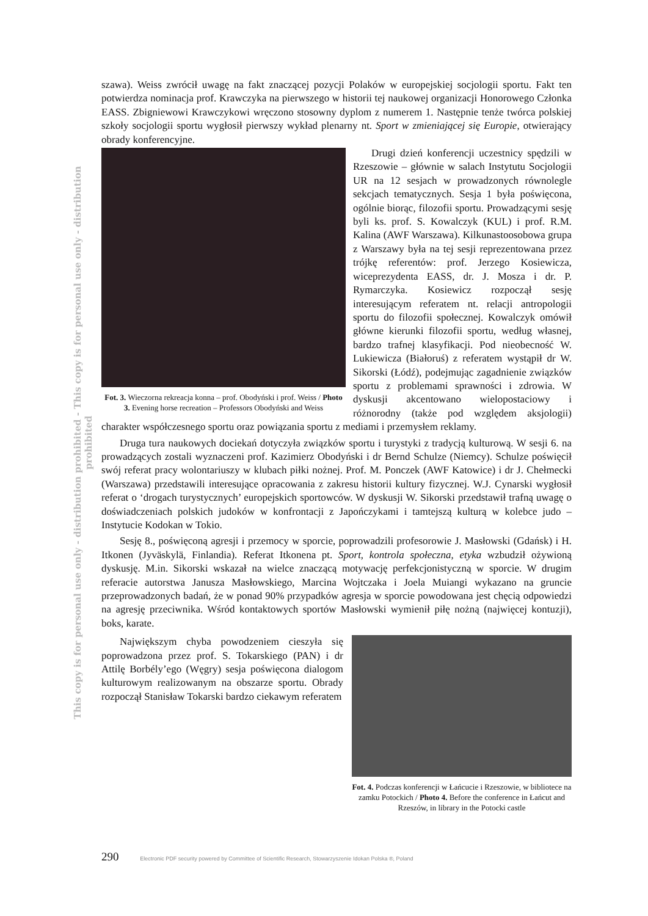This copy is for personal use only - distribution prohibited - This copy is for personal use only - distribution prohibited
szawa). Weiss zwrócił uwagę na fakt znaczącej pozycji Polaków w europejskiej socjologii sportu. Fakt ten potwierdza nominacja prof. Krawczyka na pierwszego w historii tej naukowej organizacji Honorowego Członka EASS. Zbigniewowi Krawczykowi wręczono stosowny dyplom z numerem 1. Następnie tenże twórca polskiej szkoły socjologii sportu wygłosił pierwszy wykład plenarny nt. Sport w zmieniającej się Europie, otwierający obrady konferencyjne.
Fot. 3. Wieczorna rekreacja konna – prof. Obodyński i prof. Weiss / Photo 3. Evening horse recreation – Professors Obodyński and Weiss
Drugi dzień konferencji uczestnicy spędzili w Rzeszowie – głównie w salach Instytutu Socjologii UR na 12 sesjach w prowadzonych równolegle sekcjach tematycznych. Sesja 1 była poświęcona, ogólnie biorąc, filozofii sportu. Prowadzącymi sesję byli ks. prof. S. Kowalczyk (KUL) i prof. R.M. Kalina (AWF Warszawa). Kilkunastoosobowa grupa z Warszawy była na tej sesji reprezentowana przez trójkę referentów: prof. Jerzego Kosiewicza, wiceprezydenta EASS, dr. J. Mosza i dr. P. Rymarczyka. Kosiewicz rozpoczął sesję interesującym referatem nt. relacji antropologii sportu do filozofii społecznej. Kowalczyk omówił główne kierunki filozofii sportu, według własnej, bardzo trafnej klasyfikacji. Pod nieobecność W. Lukiewicza (Białoruś) z referatem wystąpił dr W. Sikorski (Łódź), podejmując zagadnienie związków sportu z problemami sprawności i zdrowia. W dyskusji akcentowano wielopostaciowy i różnorodny (także pod względem aksjologii) charakter współczesnego sportu oraz powiązania sportu z mediami i przemysłem reklamy.
Druga tura naukowych dociekań dotyczyła związków sportu i turystyki z tradycją kulturową. W sesji 6. na prowadzących zostali wyznaczeni prof. Kazimierz Obodyński i dr Bernd Schulze (Niemcy). Schulze poświęcił swój referat pracy wolontariuszy w klubach piłki nożnej. Prof. M. Ponczek (AWF Katowice) i dr J. Chełmecki (Warszawa) przedstawili interesujące opracowania z zakresu historii kultury fizycznej. W.J. Cynarski wygłosił referat o ‘drogach turystycznych’ europejskich sportowców. W dyskusji W. Sikorski przedstawił trafną uwagę o doświadczeniach polskich judoków w konfrontacji z Japończykami i tamtejszą kulturą w kolebce judo – Instytucie Kodokan w Tokio.
Sesję 8., poświęconą agresji i przemocy w sporcie, poprowadzili profesorowie J. Masłowski (Gdańsk) i H. Itkonen (Jyväskylä, Finlandia). Referat Itkonena pt. Sport, kontrola społeczna, etyka wzbudził ożywioną dyskusję. M.in. Sikorski wskazał na wielce znaczącą motywację perfekcjonistyczną w sporcie. W drugim referacie autorstwa Janusza Masłowskiego, Marcina Wojtczaka i Joela Muiangi wykazano na gruncie przeprowadzonych badań, że w ponad 90% przypadków agresja w sporcie powodowana jest chęcią odpowiedzi na agresję przeciwnika. Wśród kontaktowych sportów Masłowski wymienił piłę nożną (najwięcej kontuzji), boks, karate.
Fot. 4. Podczas konferencji w Łańcucie i Rzeszowie, w bibliotece na zamku Potockich / Photo 4. Before the conference in Łańcut and Rzeszów, in library in the Potocki castle
Największym chyba powodzeniem cieszyła się poprowadzona przez prof. S. Tokarskiego (PAN) i dr Attilę Borbély’ego (Węgry) sesja poświęcona dialogom kulturowym realizowanym na obszarze sportu. Obrady rozpoczął Stanisław Tokarski bardzo ciekawym referatem
290 Electronic PDF security powered by Committee of Scientific Research, Stowarzyszenie Idokan Polska ®, Poland